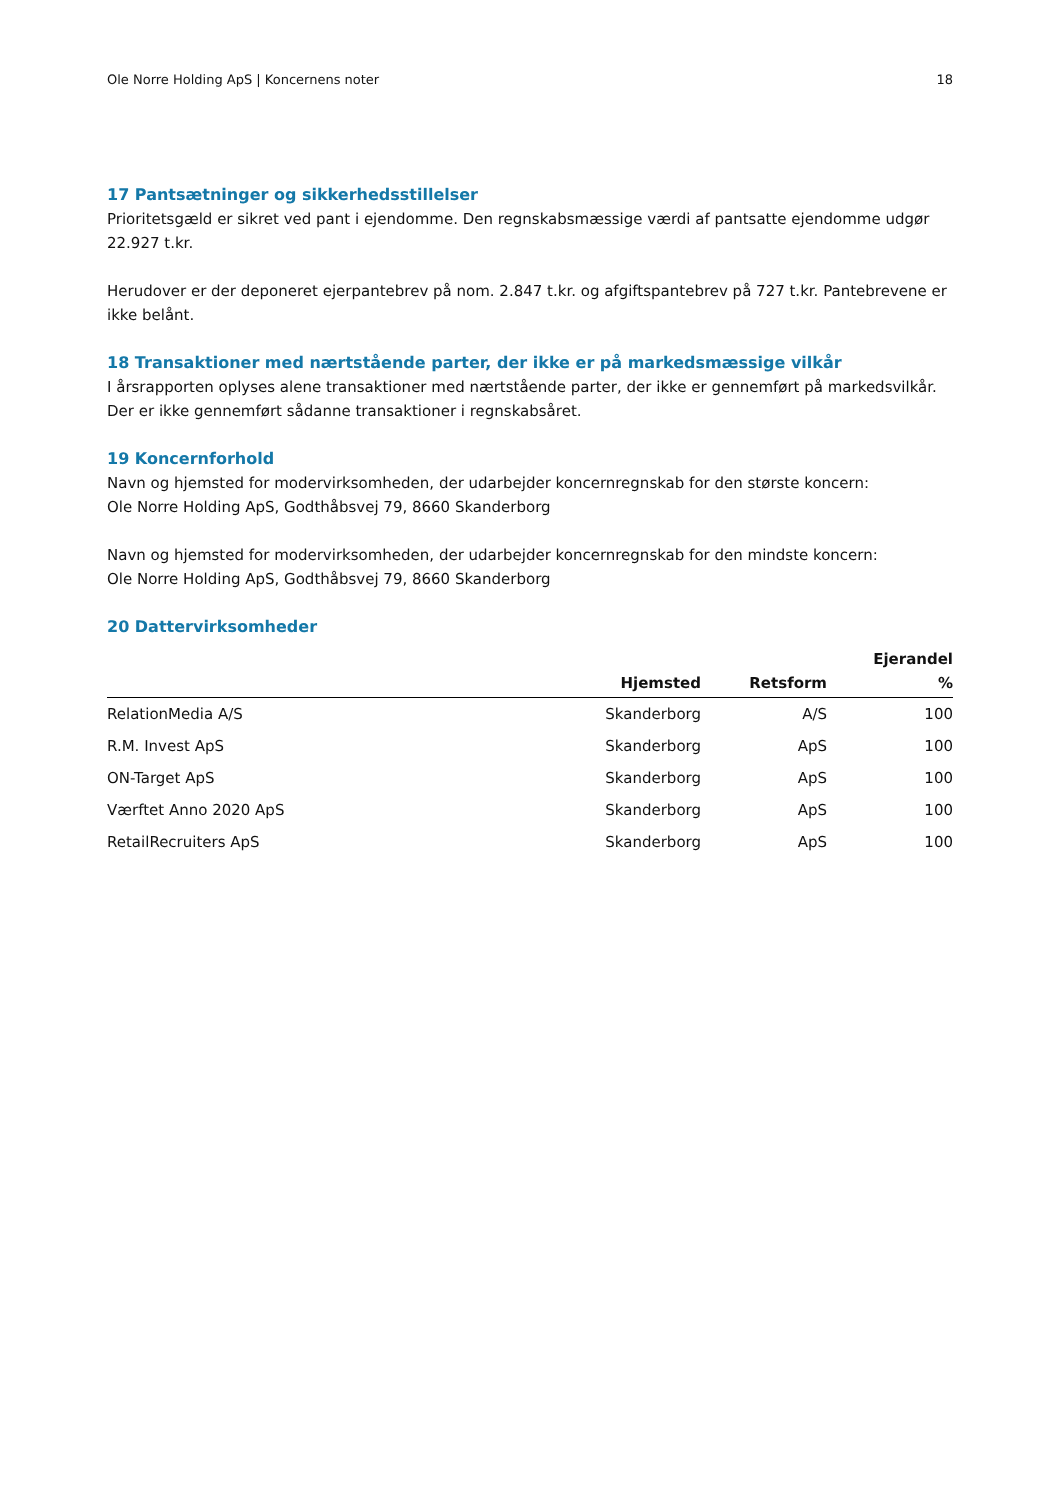Ole Norre Holding ApS | Koncernens noter 18
17 Pantsætninger og sikkerhedsstillelser
Prioritetsgæld er sikret ved pant i ejendomme. Den regnskabsmæssige værdi af pantsatte ejendomme udgør 22.927 t.kr.
Herudover er der deponeret ejerpantebrev på nom. 2.847 t.kr. og afgiftspantebrev på 727 t.kr. Pantebrevene er ikke belånt.
18 Transaktioner med nærtstående parter, der ikke er på markedsmæssige vilkår
I årsrapporten oplyses alene transaktioner med nærtstående parter, der ikke er gennemført på markedsvilkår. Der er ikke gennemført sådanne transaktioner i regnskabsåret.
19 Koncernforhold
Navn og hjemsted for modervirksomheden, der udarbejder koncernregnskab for den største koncern:
Ole Norre Holding ApS, Godthåbsvej 79, 8660 Skanderborg
Navn og hjemsted for modervirksomheden, der udarbejder koncernregnskab for den mindste koncern:
Ole Norre Holding ApS, Godthåbsvej 79, 8660 Skanderborg
20 Dattervirksomheder
| | Hjemsted | Retsform | Ejerandel % |
| --- | --- | --- | --- |
| RelationMedia A/S | Skanderborg | A/S | 100 |
| R.M. Invest ApS | Skanderborg | ApS | 100 |
| ON-Target ApS | Skanderborg | ApS | 100 |
| Værftet Anno 2020 ApS | Skanderborg | ApS | 100 |
| RetailRecruiters ApS | Skanderborg | ApS | 100 |